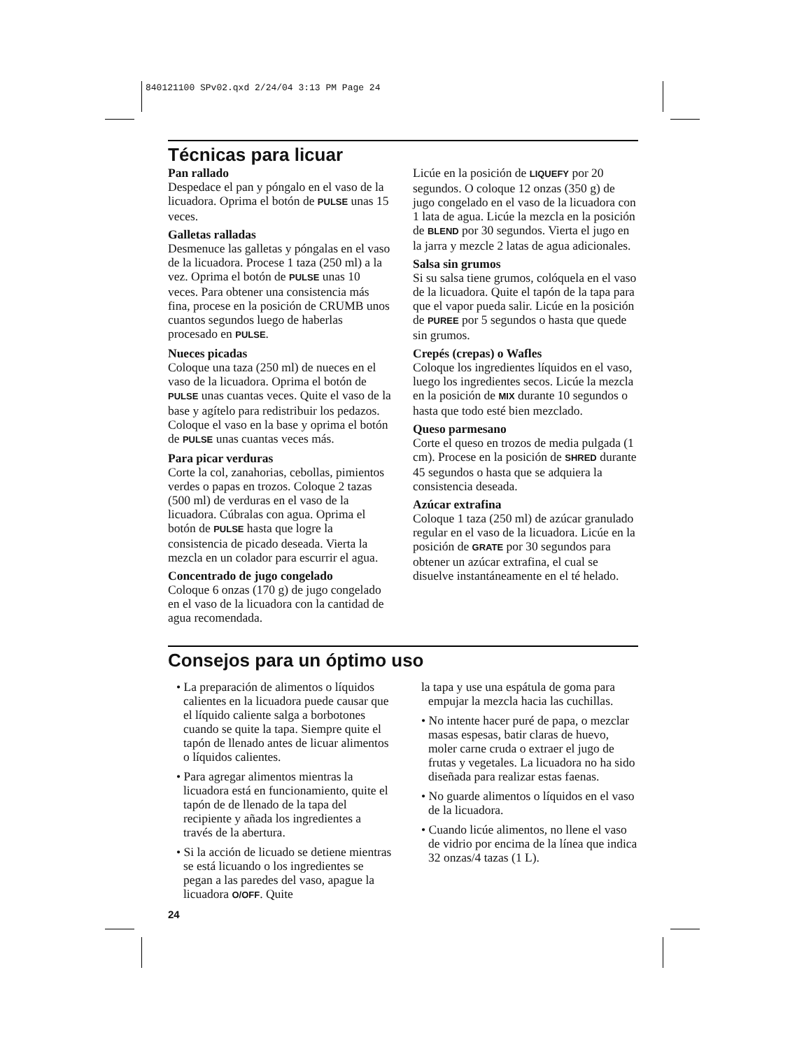840121100 SPv02.qxd 2/24/04 3:13 PM Page 24
Técnicas para licuar
Pan rallado
Despedace el pan y póngalo en el vaso de la licuadora. Oprima el botón de PULSE unas 15 veces.
Galletas ralladas
Desmenuce las galletas y póngalas en el vaso de la licuadora. Procese 1 taza (250 ml) a la vez. Oprima el botón de PULSE unas 10 veces. Para obtener una consistencia más fina, procese en la posición de CRUMB unos cuantos segundos luego de haberlas procesado en PULSE.
Nueces picadas
Coloque una taza (250 ml) de nueces en el vaso de la licuadora. Oprima el botón de PULSE unas cuantas veces. Quite el vaso de la base y agítelo para redistribuir los pedazos. Coloque el vaso en la base y oprima el botón de PULSE unas cuantas veces más.
Para picar verduras
Corte la col, zanahorias, cebollas, pimientos verdes o papas en trozos. Coloque 2 tazas (500 ml) de verduras en el vaso de la licuadora. Cúbralas con agua. Oprima el botón de PULSE hasta que logre la consistencia de picado deseada. Vierta la mezcla en un colador para escurrir el agua.
Concentrado de jugo congelado
Coloque 6 onzas (170 g) de jugo congelado en el vaso de la licuadora con la cantidad de agua recomendada.
Licúe en la posición de LIQUEFY por 20 segundos. O coloque 12 onzas (350 g) de jugo congelado en el vaso de la licuadora con 1 lata de agua. Licúe la mezcla en la posición de BLEND por 30 segundos. Vierta el jugo en la jarra y mezcle 2 latas de agua adicionales.
Salsa sin grumos
Si su salsa tiene grumos, colóquela en el vaso de la licuadora. Quite el tapón de la tapa para que el vapor pueda salir. Licúe en la posición de PUREE por 5 segundos o hasta que quede sin grumos.
Crepés (crepas) o Wafles
Coloque los ingredientes líquidos en el vaso, luego los ingredientes secos. Licúe la mezcla en la posición de MIX durante 10 segundos o hasta que todo esté bien mezclado.
Queso parmesano
Corte el queso en trozos de media pulgada (1 cm). Procese en la posición de SHRED durante 45 segundos o hasta que se adquiera la consistencia deseada.
Azúcar extrafina
Coloque 1 taza (250 ml) de azúcar granulado regular en el vaso de la licuadora. Licúe en la posición de GRATE por 30 segundos para obtener un azúcar extrafina, el cual se disuelve instantáneamente en el té helado.
Consejos para un óptimo uso
• La preparación de alimentos o líquidos calientes en la licuadora puede causar que el líquido caliente salga a borbotones cuando se quite la tapa. Siempre quite el tapón de llenado antes de licuar alimentos o líquidos calientes.
• Para agregar alimentos mientras la licuadora está en funcionamiento, quite el tapón de de llenado de la tapa del recipiente y añada los ingredientes a través de la abertura.
• Si la acción de licuado se detiene mientras se está licuando o los ingredientes se pegan a las paredes del vaso, apague la licuadora O/OFF. Quite
24
la tapa y use una espátula de goma para empujar la mezcla hacia las cuchillas.
• No intente hacer puré de papa, o mezclar masas espesas, batir claras de huevo, moler carne cruda o extraer el jugo de frutas y vegetales. La licuadora no ha sido diseñada para realizar estas faenas.
• No guarde alimentos o líquidos en el vaso de la licuadora.
• Cuando licúe alimentos, no llene el vaso de vidrio por encima de la línea que indica 32 onzas/4 tazas (1 L).